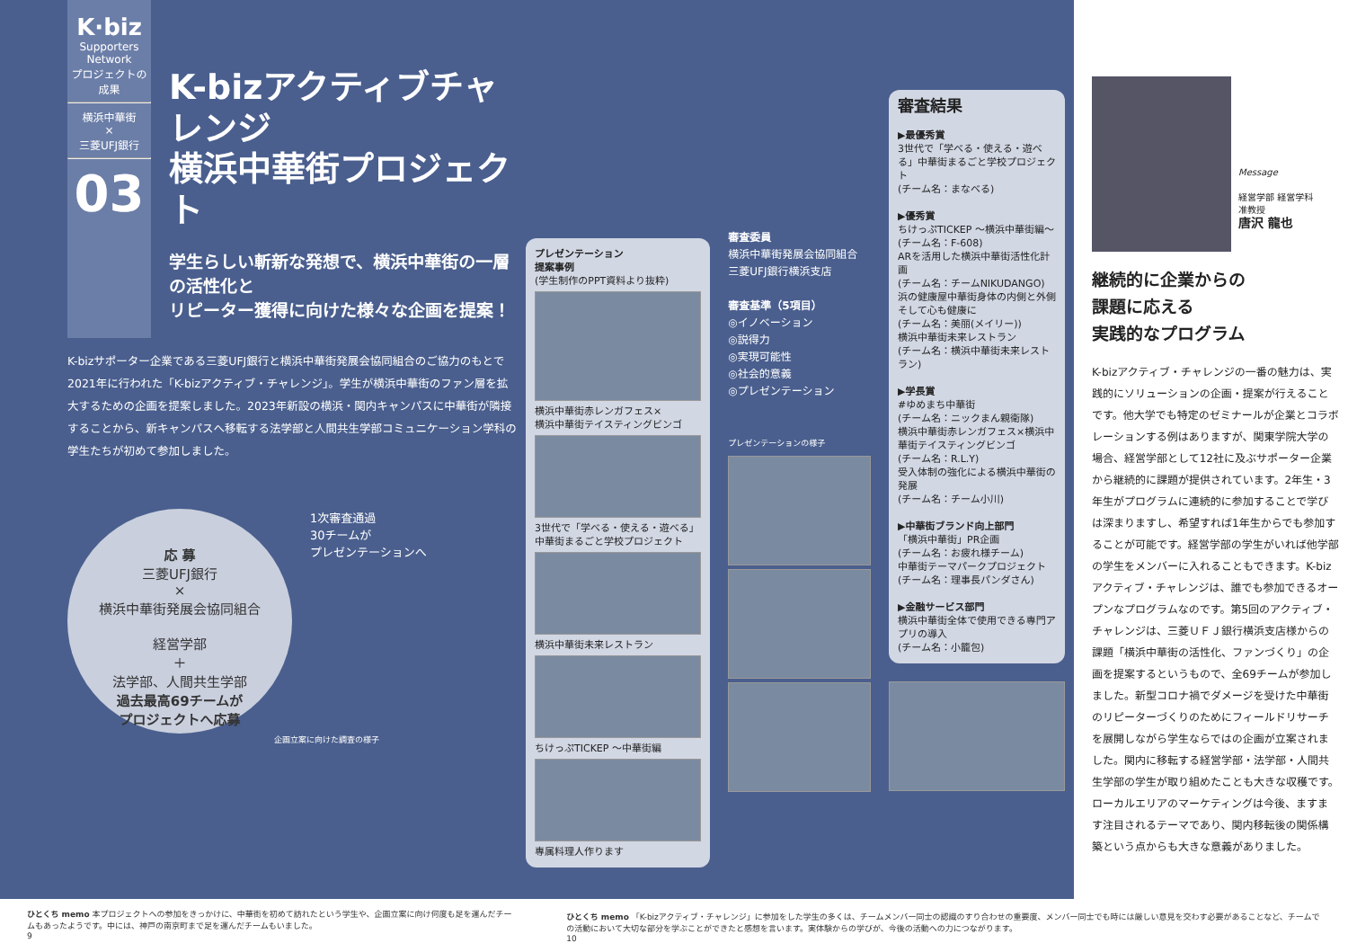K·biz
Supporters Network
プロジェクトの成果
横浜中華街
×
三菱UFJ銀行
03
K-bizアクティブチャレンジ
横浜中華街プロジェクト
学生らしい斬新な発想で、横浜中華街の一層の活性化と
リピーター獲得に向けた様々な企画を提案！
K-bizサポーター企業である三菱UFJ銀行と横浜中華街発展会協同組合のご協力のもとで2021年に行われた「K-bizアクティブ・チャレンジ」。学生が横浜中華街のファン層を拡大するための企画を提案しました。2023年新設の横浜・関内キャンパスに中華街が隣接することから、新キャンパスへ移転する法学部と人間共生学部コミュニケーション学科の学生たちが初めて参加しました。
応 募
三菱UFJ銀行
×
横浜中華街発展会協同組合
経営学部
＋
法学部、人間共生学部
過去最高69チームが
プロジェクトへ応募
1次審査通過
30チームが
プレゼンテーションへ
企画立案に向けた調査の様子
プレゼンテーション
提案事例
(学生制作のPPT資料より抜粋)
横浜中華街赤レンガフェス×
横浜中華街テイスティングビンゴ
3世代で「学べる・使える・遊べる」
中華街まるごと学校プロジェクト
横浜中華街未来レストラン
ちけっぷTICKEP ～中華街編
専属料理人作ります
審査委員
横浜中華街発展会協同組合
三菱UFJ銀行横浜支店
審査基準（5項目）
◎イノベーション
◎説得力
◎実現可能性
◎社会的意義
◎プレゼンテーション
プレゼンテーションの様子
審査結果
▶最優秀賞
3世代で「学べる・使える・遊べる」中華街まるごと学校プロジェクト
(チーム名：まなべる)
▶優秀賞
ちけっぷTICKEP ～横浜中華街編～
(チーム名：F-608)
ARを活用した横浜中華街活性化計画
(チーム名：チームNIKUDANGO)
浜の健康屋中華街身体の内側と外側そして心も健康に
(チーム名：美丽(メイリー))
横浜中華街未来レストラン
(チーム名：横浜中華街未来レストラン)
▶学長賞
#ゆめまち中華街
(チーム名：ニックまん親衛隊)
横浜中華街赤レンガフェス×横浜中華街テイスティングビンゴ
(チーム名：R.L.Y)
受入体制の強化による横浜中華街の発展
(チーム名：チーム小川)
▶中華街ブランド向上部門
「横浜中華街」PR企画
(チーム名：お疲れ様チーム)
中華街テーマパークプロジェクト
(チーム名：理事長パンダさん)
▶金融サービス部門
横浜中華街全体で使用できる専門アプリの導入
(チーム名：小籠包)
Message
経営学部 経営学科
准教授
唐沢 龍也
継続的に企業からの
課題に応える
実践的なプログラム
K-bizアクティブ・チャレンジの一番の魅力は、実践的にソリューションの企画・提案が行えることです。他大学でも特定のゼミナールが企業とコラボレーションする例はありますが、関東学院大学の場合、経営学部として12社に及ぶサポーター企業から継続的に課題が提供されています。2年生・3年生がプログラムに連続的に参加することで学びは深まりますし、希望すれば1年生からでも参加することが可能です。経営学部の学生がいれば他学部の学生をメンバーに入れることもできます。K-bizアクティブ・チャレンジは、誰でも参加できるオープンなプログラムなのです。第5回のアクティブ・チャレンジは、三菱ＵＦＪ銀行横浜支店様からの課題「横浜中華街の活性化、ファンづくり」の企画を提案するというもので、全69チームが参加しました。新型コロナ禍でダメージを受けた中華街のリピーターづくりのためにフィールドリサーチを展開しながら学生ならではの企画が立案されました。関内に移転する経営学部・法学部・人間共生学部の学生が取り組めたことも大きな収穫です。ローカルエリアのマーケティングは今後、ますます注目されるテーマであり、関内移転後の関係構築という点からも大きな意義がありました。
ひとくち memo 本プロジェクトへの参加をきっかけに、中華街を初めて訪れたという学生や、企画立案に向け何度も足を運んだチームもあったようです。中には、神戸の南京町まで足を運んだチームもいました。
9
ひとくち memo 「K-bizアクティブ・チャレンジ」に参加をした学生の多くは、チームメンバー同士の認識のすり合わせの重要度、メンバー同士でも時には厳しい意見を交わす必要があることなど、チームでの活動において大切な部分を学ぶことができたと感想を言います。実体験からの学びが、今後の活動への力につながります。
10